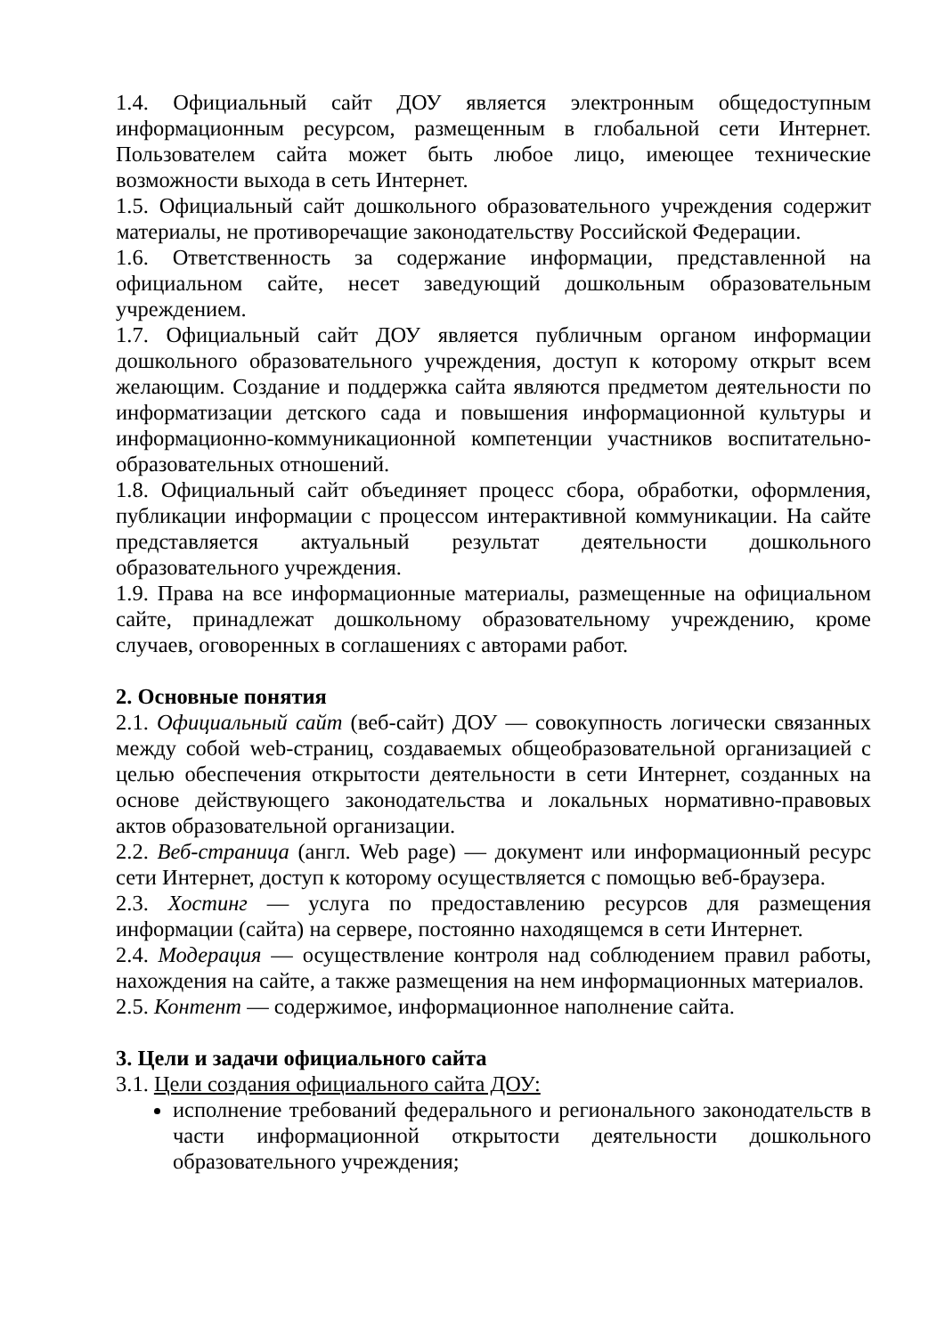1.4. Официальный сайт ДОУ является электронным общедоступным информационным ресурсом, размещенным в глобальной сети Интернет. Пользователем сайта может быть любое лицо, имеющее технические возможности выхода в сеть Интернет.
1.5. Официальный сайт дошкольного образовательного учреждения содержит материалы, не противоречащие законодательству Российской Федерации.
1.6. Ответственность за содержание информации, представленной на официальном сайте, несет заведующий дошкольным образовательным учреждением.
1.7. Официальный сайт ДОУ является публичным органом информации дошкольного образовательного учреждения, доступ к которому открыт всем желающим. Создание и поддержка сайта являются предметом деятельности по информатизации детского сада и повышения информационной культуры и информационно-коммуникационной компетенции участников воспитательно-образовательных отношений.
1.8. Официальный сайт объединяет процесс сбора, обработки, оформления, публикации информации с процессом интерактивной коммуникации. На сайте представляется актуальный результат деятельности дошкольного образовательного учреждения.
1.9. Права на все информационные материалы, размещенные на официальном сайте, принадлежат дошкольному образовательному учреждению, кроме случаев, оговоренных в соглашениях с авторами работ.
2. Основные понятия
2.1. Официальный сайт (веб-сайт) ДОУ — совокупность логически связанных между собой web-страниц, создаваемых общеобразовательной организацией с целью обеспечения открытости деятельности в сети Интернет, созданных на основе действующего законодательства и локальных нормативно-правовых актов образовательной организации.
2.2. Веб-страница (англ. Web page) — документ или информационный ресурс сети Интернет, доступ к которому осуществляется с помощью веб-браузера.
2.3. Хостинг — услуга по предоставлению ресурсов для размещения информации (сайта) на сервере, постоянно находящемся в сети Интернет.
2.4. Модерация — осуществление контроля над соблюдением правил работы, нахождения на сайте, а также размещения на нем информационных материалов.
2.5. Контент — содержимое, информационное наполнение сайта.
3. Цели и задачи официального сайта
3.1. Цели создания официального сайта ДОУ:
исполнение требований федерального и регионального законодательств в части информационной открытости деятельности дошкольного образовательного учреждения;